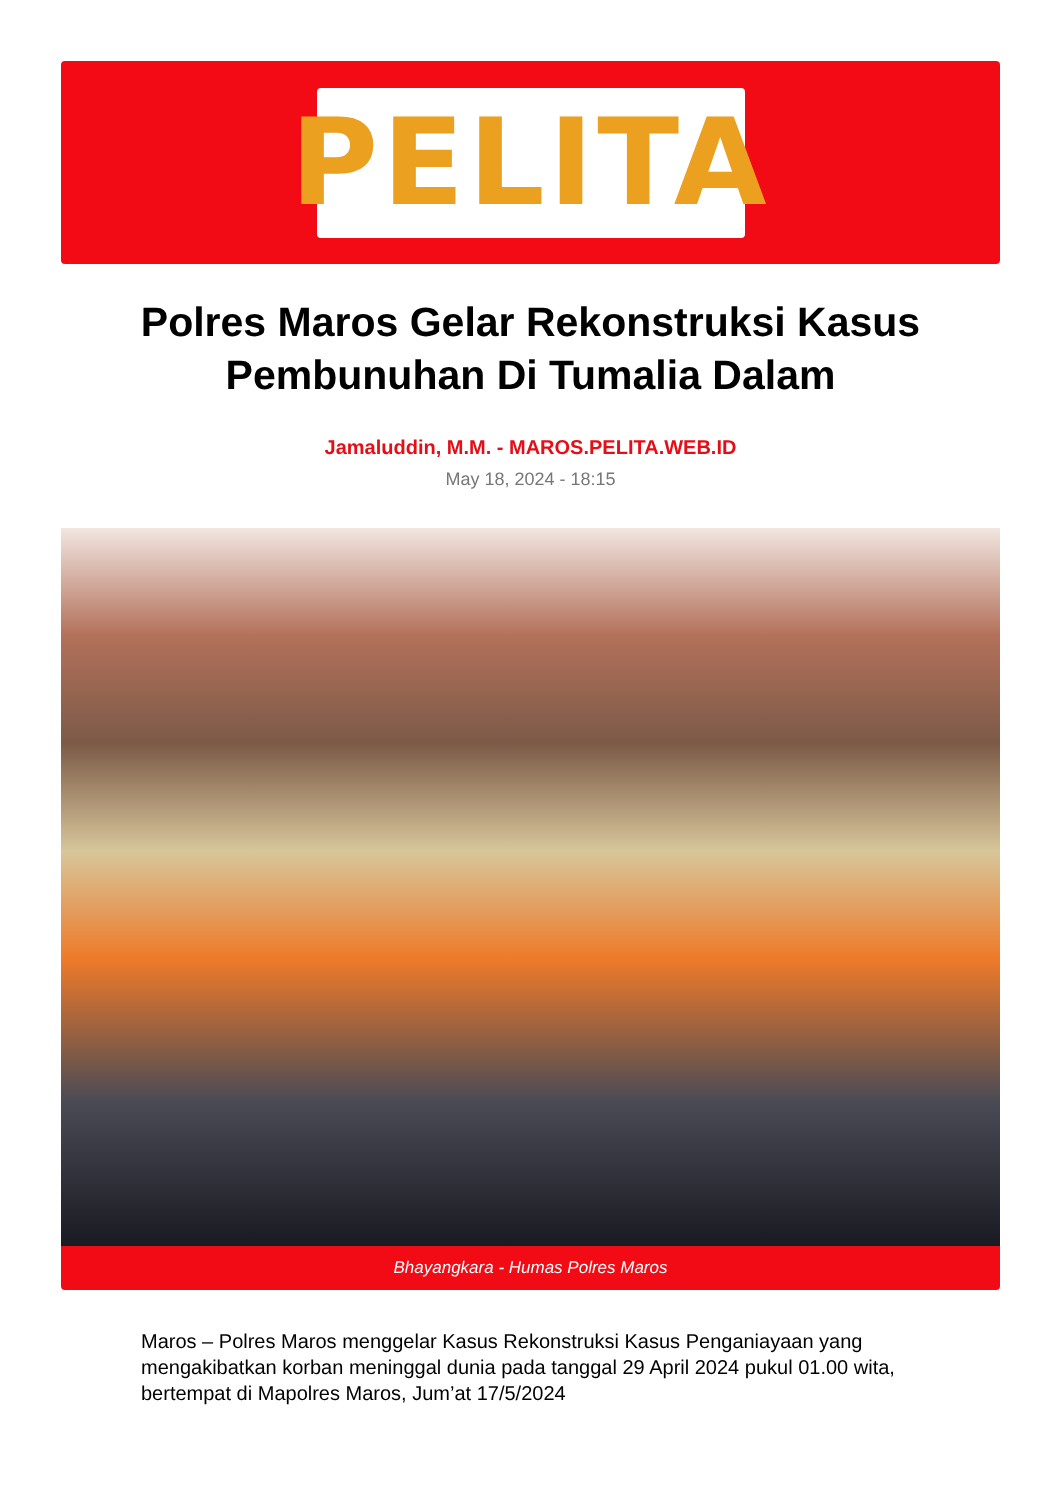PELITA
Polres Maros Gelar Rekonstruksi Kasus Pembunuhan Di Tumalia Dalam
Jamaluddin, M.M. - MAROS.PELITA.WEB.ID
May 18, 2024 - 18:15
Bhayangkara - Humas Polres Maros
Maros – Polres Maros menggelar Kasus Rekonstruksi Kasus Penganiayaan yang mengakibatkan korban meninggal dunia pada tanggal 29 April 2024 pukul 01.00 wita, bertempat di Mapolres Maros, Jum’at 17/5/2024